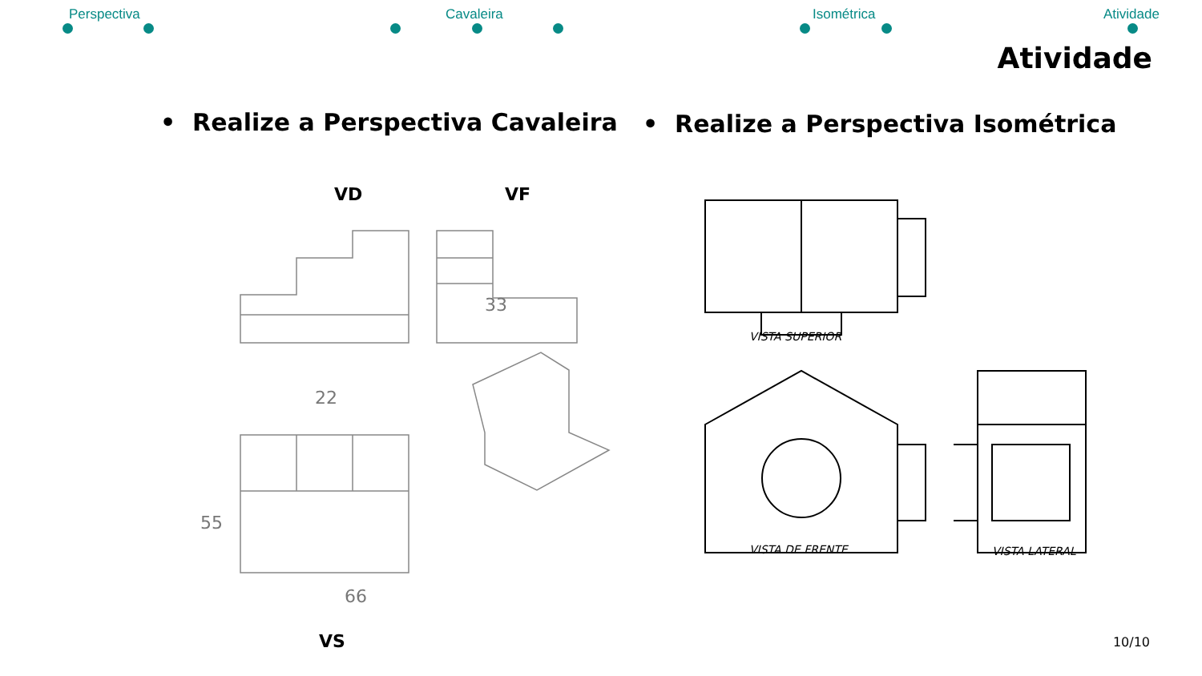Perspectiva Cavaleira Isométrica Atividade
Atividade
• Realize a Perspectiva Cavaleira
• Realize a Perspectiva Isométrica
VD VF
33
22
66
55
VS
VISTA SUPERIOR
VISTA DE FRENTE VISTA LATERAL
10/10